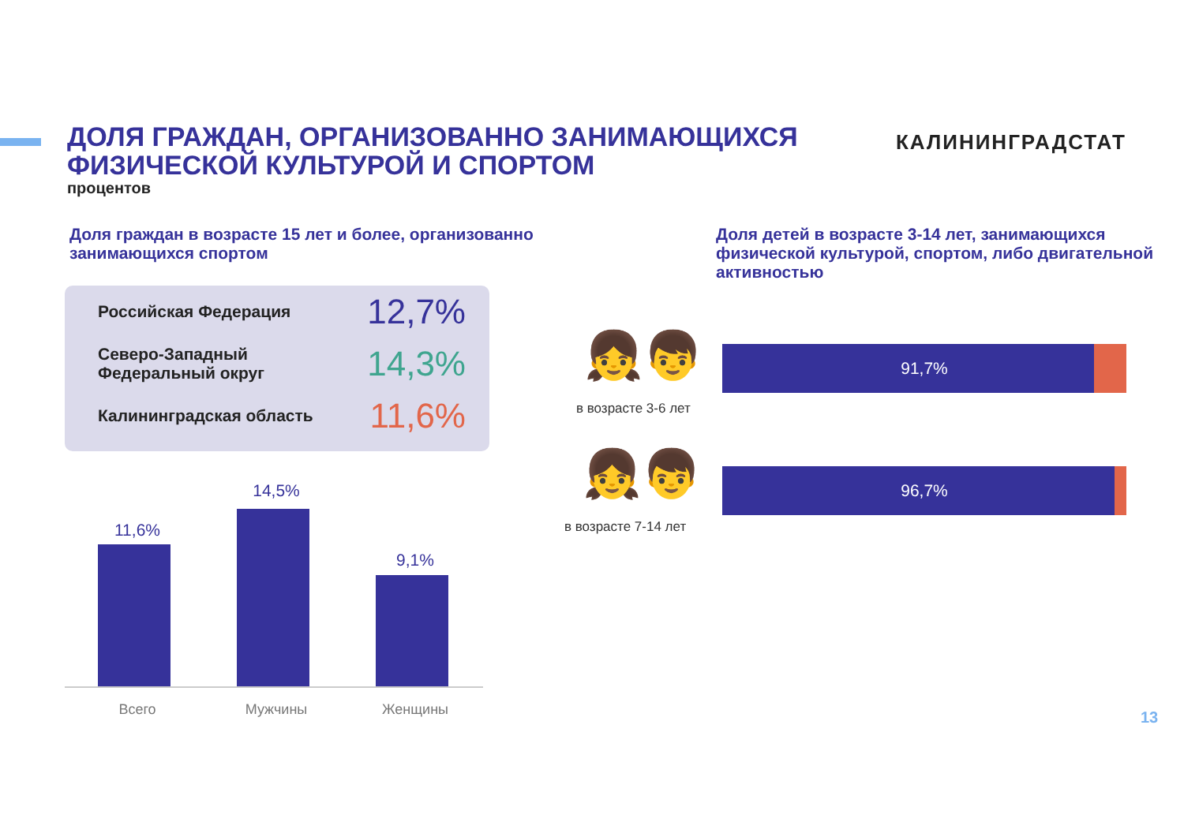ДОЛЯ ГРАЖДАН, ОРГАНИЗОВАННО ЗАНИМАЮЩИХСЯ ФИЗИЧЕСКОЙ КУЛЬТУРОЙ И СПОРТОМ
процентов
КАЛИНИНГРАДСТАТ
Доля граждан в возрасте 15 лет и более, организованно занимающихся спортом
Доля детей в возрасте 3-14 лет, занимающихся физической культурой, спортом, либо двигательной активностью
Российская Федерация 12,7%
Северо-Западный
Федеральный округ 14,3%
Калининградская область 11,6%
11,6%
14,5%
9,1%
Всего Мужчины Женщины
👧👦
в возрасте 3-6 лет
91,7%
👧👦
в возрасте 7-14 лет
96,7%
13